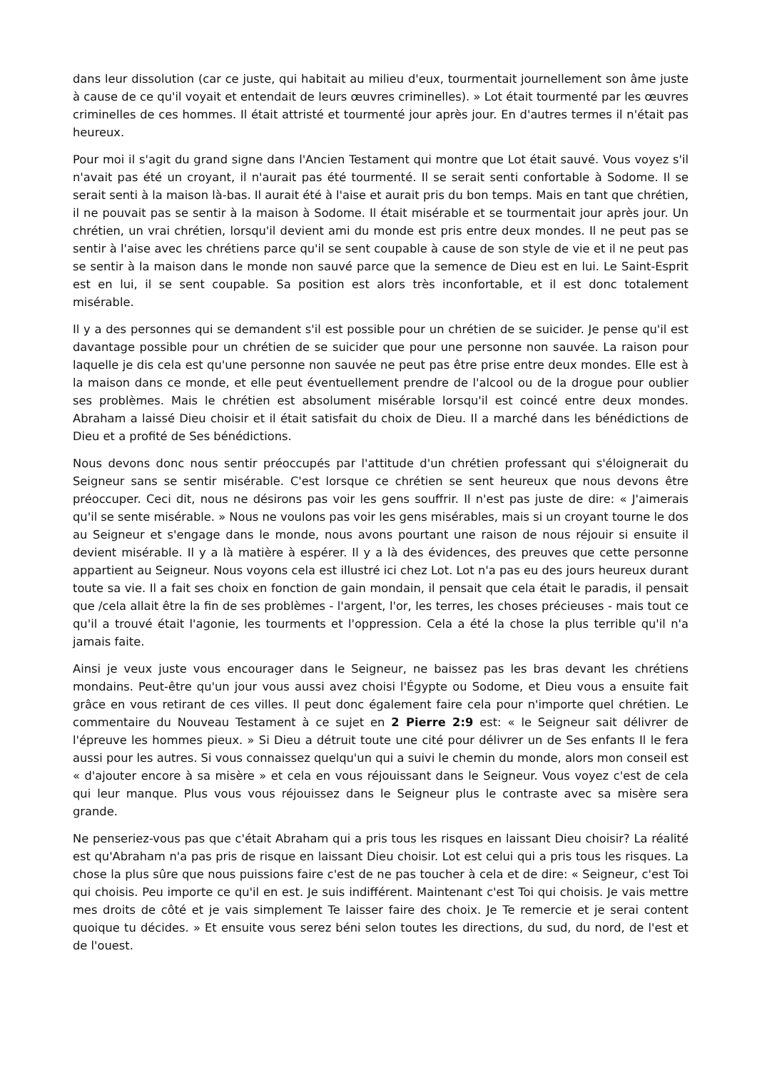dans leur dissolution (car ce juste, qui habitait au milieu d'eux, tourmentait journellement son âme juste à cause de ce qu'il voyait et entendait de leurs œuvres criminelles). » Lot était tourmenté par les œuvres criminelles de ces hommes. Il était attristé et tourmenté jour après jour. En d'autres termes il n'était pas heureux.
Pour moi il s'agit du grand signe dans l'Ancien Testament qui montre que Lot était sauvé. Vous voyez s'il n'avait pas été un croyant, il n'aurait pas été tourmenté. Il se serait senti confortable à Sodome. Il se serait senti à la maison là-bas. Il aurait été à l'aise et aurait pris du bon temps. Mais en tant que chrétien, il ne pouvait pas se sentir à la maison à Sodome. Il était misérable et se tourmentait jour après jour. Un chrétien, un vrai chrétien, lorsqu'il devient ami du monde est pris entre deux mondes. Il ne peut pas se sentir à l'aise avec les chrétiens parce qu'il se sent coupable à cause de son style de vie et il ne peut pas se sentir à la maison dans le monde non sauvé parce que la semence de Dieu est en lui. Le Saint-Esprit est en lui, il se sent coupable. Sa position est alors très inconfortable, et il est donc totalement misérable.
Il y a des personnes qui se demandent s'il est possible pour un chrétien de se suicider. Je pense qu'il est davantage possible pour un chrétien de se suicider que pour une personne non sauvée. La raison pour laquelle je dis cela est qu'une personne non sauvée ne peut pas être prise entre deux mondes. Elle est à la maison dans ce monde, et elle peut éventuellement prendre de l'alcool ou de la drogue pour oublier ses problèmes. Mais le chrétien est absolument misérable lorsqu'il est coincé entre deux mondes. Abraham a laissé Dieu choisir et il était satisfait du choix de Dieu. Il a marché dans les bénédictions de Dieu et a profité de Ses bénédictions.
Nous devons donc nous sentir préoccupés par l'attitude d'un chrétien professant qui s'éloignerait du Seigneur sans se sentir misérable. C'est lorsque ce chrétien se sent heureux que nous devons être préoccuper. Ceci dit, nous ne désirons pas voir les gens souffrir. Il n'est pas juste de dire: « J'aimerais qu'il se sente misérable. » Nous ne voulons pas voir les gens misérables, mais si un croyant tourne le dos au Seigneur et s'engage dans le monde, nous avons pourtant une raison de nous réjouir si ensuite il devient misérable. Il y a là matière à espérer. Il y a là des évidences, des preuves que cette personne appartient au Seigneur. Nous voyons cela est illustré ici chez Lot. Lot n'a pas eu des jours heureux durant toute sa vie. Il a fait ses choix en fonction de gain mondain, il pensait que cela était le paradis, il pensait que /cela allait être la fin de ses problèmes - l'argent, l'or, les terres, les choses précieuses - mais tout ce qu'il a trouvé était l'agonie, les tourments et l'oppression. Cela a été la chose la plus terrible qu'il n'a jamais faite.
Ainsi je veux juste vous encourager dans le Seigneur, ne baissez pas les bras devant les chrétiens mondains. Peut-être qu'un jour vous aussi avez choisi l'Égypte ou Sodome, et Dieu vous a ensuite fait grâce en vous retirant de ces villes. Il peut donc également faire cela pour n'importe quel chrétien. Le commentaire du Nouveau Testament à ce sujet en 2 Pierre 2:9 est: « le Seigneur sait délivrer de l'épreuve les hommes pieux. » Si Dieu a détruit toute une cité pour délivrer un de Ses enfants Il le fera aussi pour les autres. Si vous connaissez quelqu'un qui a suivi le chemin du monde, alors mon conseil est « d'ajouter encore à sa misère » et cela en vous réjouissant dans le Seigneur. Vous voyez c'est de cela qui leur manque. Plus vous vous réjouissez dans le Seigneur plus le contraste avec sa misère sera grande.
Ne penseriez-vous pas que c'était Abraham qui a pris tous les risques en laissant Dieu choisir? La réalité est qu'Abraham n'a pas pris de risque en laissant Dieu choisir. Lot est celui qui a pris tous les risques. La chose la plus sûre que nous puissions faire c'est de ne pas toucher à cela et de dire: « Seigneur, c'est Toi qui choisis. Peu importe ce qu'il en est. Je suis indifférent. Maintenant c'est Toi qui choisis. Je vais mettre mes droits de côté et je vais simplement Te laisser faire des choix. Je Te remercie et je serai content quoique tu décides. » Et ensuite vous serez béni selon toutes les directions, du sud, du nord, de l'est et de l'ouest.